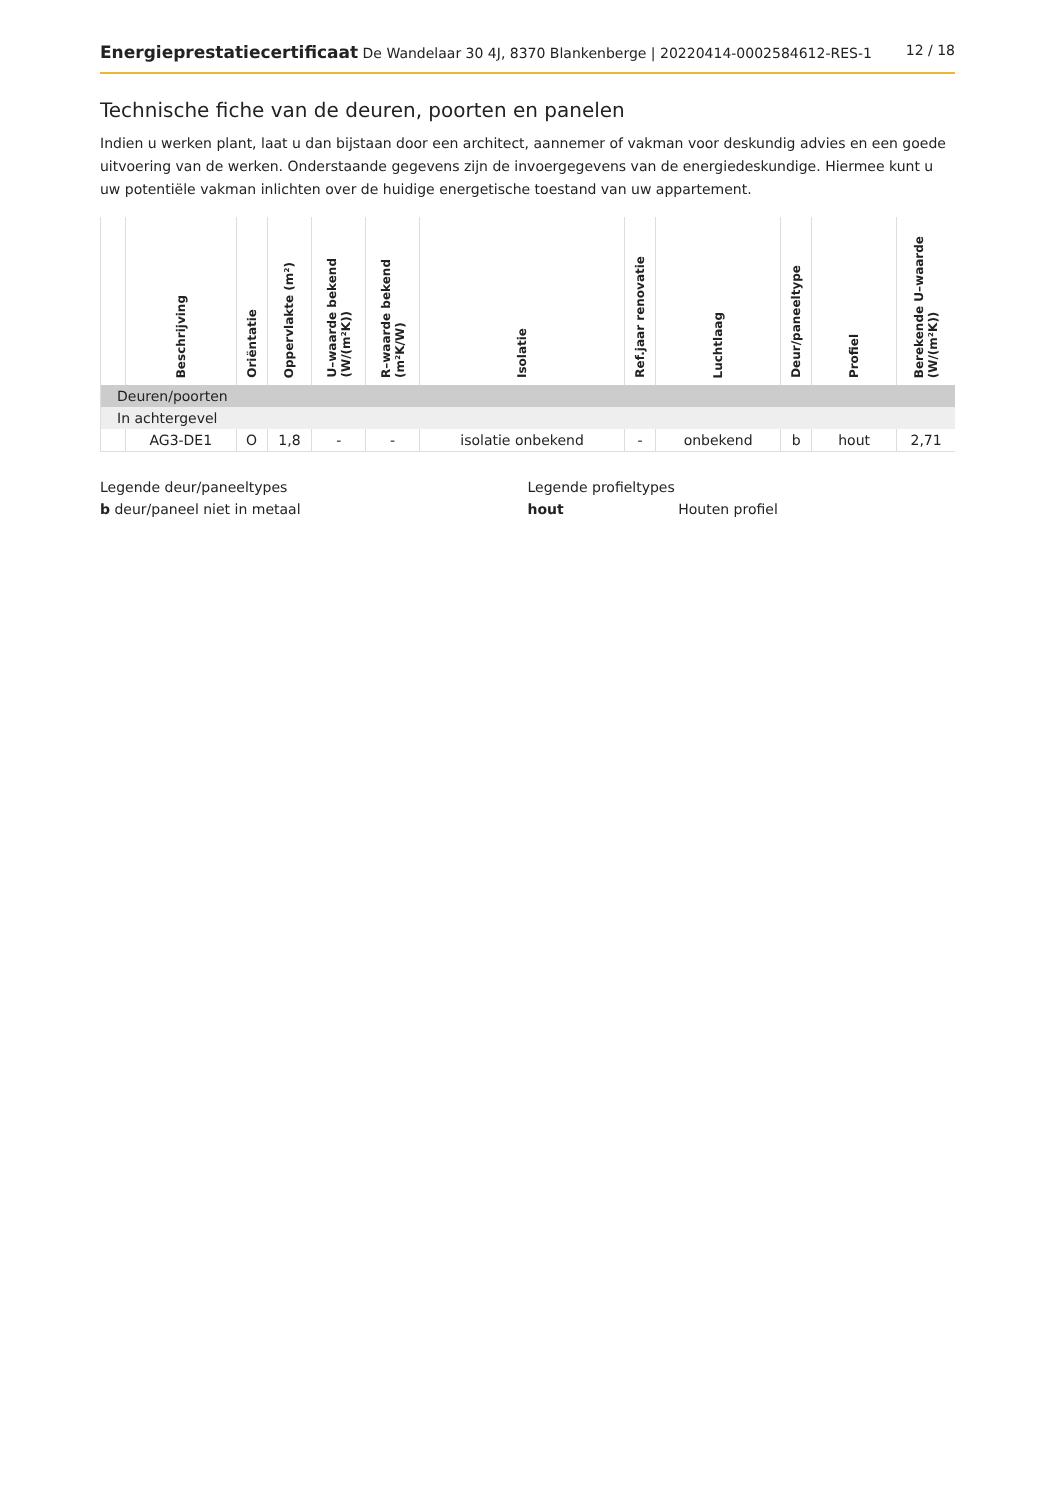Energieprestatiecertificaat De Wandelaar 30 4J, 8370 Blankenberge | 20220414-0002584612-RES-1
12 / 18
Technische fiche van de deuren, poorten en panelen
Indien u werken plant, laat u dan bijstaan door een architect, aannemer of vakman voor deskundig advies en een goede uitvoering van de werken. Onderstaande gegevens zijn de invoergegevens van de energiedeskundige. Hiermee kunt u uw potentiële vakman inlichten over de huidige energetische toestand van uw appartement.
| | Beschrijving | Oriëntatie | Oppervlakte (m²) | U–waarde bekend (W/(m²K)) | R–waarde bekend (m²K/W) | Isolatie | Ref.jaar renovatie | Luchtlaag | Deur/paneeltype | Profiel | Berekende U–waarde (W/(m²K)) |
| --- | --- | --- | --- | --- | --- | --- | --- | --- | --- | --- | --- |
| Deuren/poorten | | | | | | | | | | | |
| In achtergevel | | | | | | | | | | | |
| | AG3-DE1 | O | 1,8 | - | - | isolatie onbekend | - | onbekend | b | hout | 2,71 |
Legende deur/paneeltypes
b deur/paneel niet in metaal
Legende profieltypes
hout Houten profiel